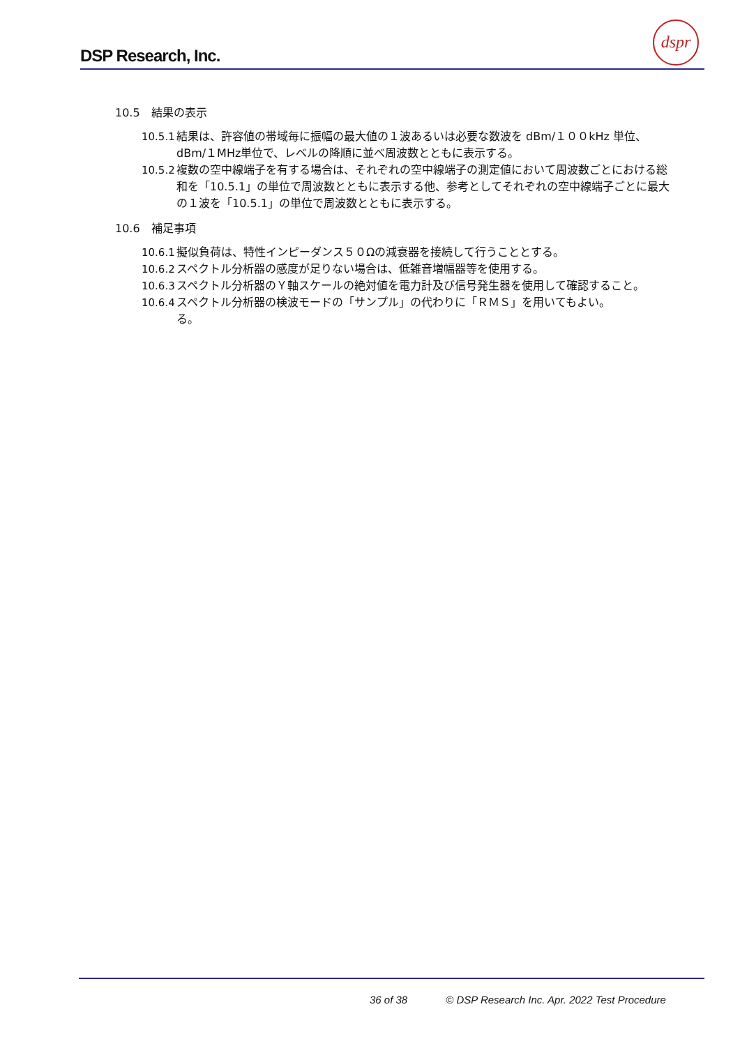DSP Research, Inc.
dspr
10.5　結果の表示
10.5.1
結果は、許容値の帯域毎に振幅の最大値の１波あるいは必要な数波を dBm/１００kHz 単位、dBm/１MHz単位で、レベルの降順に並べ周波数とともに表示する。
10.5.2
複数の空中線端子を有する場合は、それぞれの空中線端子の測定値において周波数ごとにおける総和を「10.5.1」の単位で周波数とともに表示する他、参考としてそれぞれの空中線端子ごとに最大の１波を「10.5.1」の単位で周波数とともに表示する。
10.6　補足事項
10.6.1
擬似負荷は、特性インピーダンス５０Ωの減衰器を接続して行うこととする。
10.6.2
スペクトル分析器の感度が足りない場合は、低雑音増幅器等を使用する。
10.6.3
スペクトル分析器のＹ軸スケールの絶対値を電力計及び信号発生器を使用して確認すること。
10.6.4
スペクトル分析器の検波モードの「サンプル」の代わりに「ＲＭＳ」を用いてもよい。
る。
36 of 38 © DSP Research Inc. Apr. 2022 Test Procedure